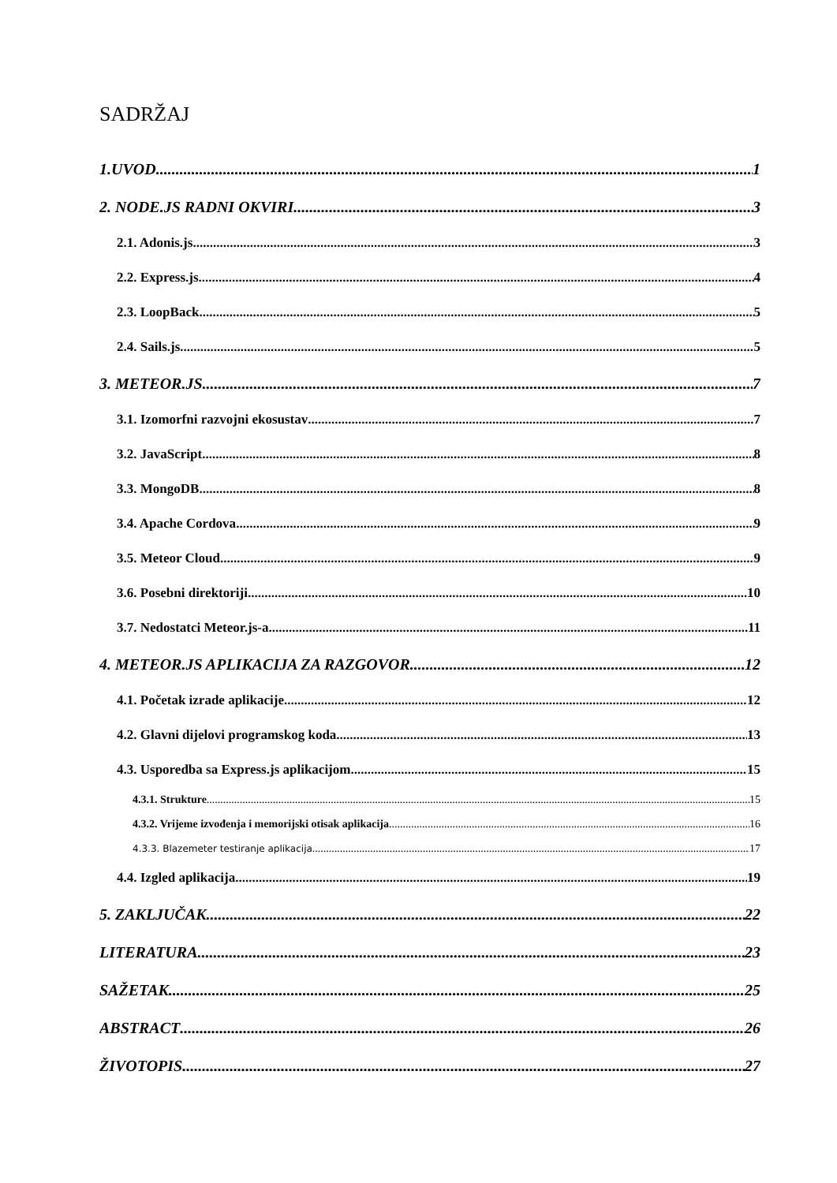SADRŽAJ
1.UVOD 1
2. NODE.JS RADNI OKVIRI 3
2.1. Adonis.js 3
2.2. Express.js 4
2.3. LoopBack 5
2.4. Sails.js 5
3. METEOR.JS 7
3.1. Izomorfni razvojni ekosustav 7
3.2. JavaScript 8
3.3. MongoDB 8
3.4. Apache Cordova 9
3.5. Meteor Cloud 9
3.6. Posebni direktoriji 10
3.7. Nedostatci Meteor.js-a 11
4. METEOR.JS APLIKACIJA ZA RAZGOVOR 12
4.1. Početak izrade aplikacije 12
4.2. Glavni dijelovi programskog koda 13
4.3. Usporedba sa Express.js aplikacijom 15
4.3.1. Strukture 15
4.3.2. Vrijeme izvođenja i memorijski otisak aplikacija 16
4.3.3. Blazemeter testiranje aplikacija 17
4.4. Izgled aplikacija 19
5. ZAKLJUČAK 22
LITERATURA 23
SAŽETAK 25
ABSTRACT 26
ŽIVOTOPIS 27